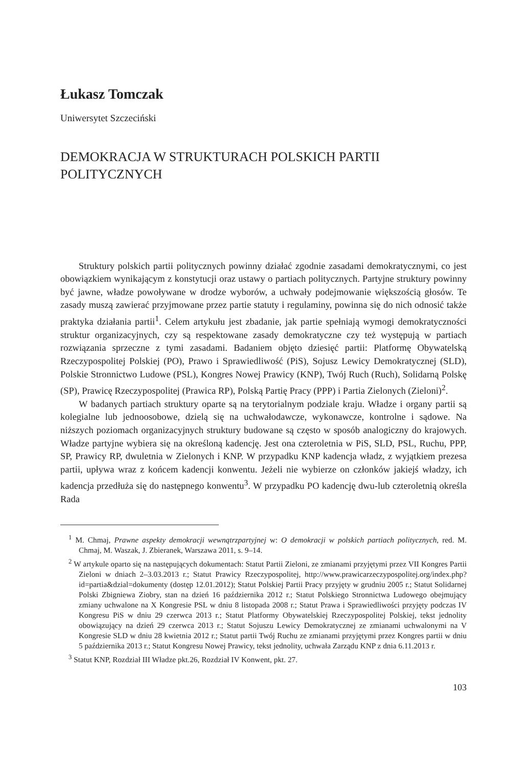Łukasz Tomczak
Uniwersytet Szczeciński
DEMOKRACJA W STRUKTURACH POLSKICH PARTII POLITYCZNYCH
Struktury polskich partii politycznych powinny działać zgodnie zasadami demokratycznymi, co jest obowiązkiem wynikającym z konstytucji oraz ustawy o partiach politycznych. Partyjne struktury powinny być jawne, władze powoływane w drodze wyborów, a uchwały podejmowanie większością głosów. Te zasady muszą zawierać przyjmowane przez partie statuty i regulaminy, powinna się do nich odnosić także praktyka działania partii<sup>1</sup>. Celem artykułu jest zbadanie, jak partie spełniają wymogi demokratyczności struktur organizacyjnych, czy są respektowane zasady demokratyczne czy też występują w partiach rozwiązania sprzeczne z tymi zasadami. Badaniem objęto dziesięć partii: Platformę Obywatelską Rzeczypospolitej Polskiej (PO), Prawo i Sprawiedliwość (PiS), Sojusz Lewicy Demokratycznej (SLD), Polskie Stronnictwo Ludowe (PSL), Kongres Nowej Prawicy (KNP), Twój Ruch (Ruch), Solidarną Polskę (SP), Prawicę Rzeczypospolitej (Prawica RP), Polską Partię Pracy (PPP) i Partia Zielonych (Zieloni)<sup>2</sup>.
W badanych partiach struktury oparte są na terytorialnym podziale kraju. Władze i organy partii są kolegialne lub jednoosobowe, dzielą się na uchwałodawcze, wykonawcze, kontrolne i sądowe. Na niższych poziomach organizacyjnych struktury budowane są często w sposób analogiczny do krajowych. Władze partyjne wybiera się na określoną kadencję. Jest ona czteroletnia w PiS, SLD, PSL, Ruchu, PPP, SP, Prawicy RP, dwuletnia w Zielonych i KNP. W przypadku KNP kadencja władz, z wyjątkiem prezesa partii, upływa wraz z końcem kadencji konwentu. Jeżeli nie wybierze on członków jakiejś władzy, ich kadencja przedłuża się do następnego konwentu<sup>3</sup>. W przypadku PO kadencję dwu-lub czteroletnią określa Rada
<sup>1</sup> M. Chmaj, Prawne aspekty demokracji wewnątrzpartyjnej w: O demokracji w polskich partiach politycznych, red. M. Chmaj, M. Waszak, J. Zbieranek, Warszawa 2011, s. 9–14.
<sup>2</sup> W artykule oparto się na następujących dokumentach: Statut Partii Zieloni, ze zmianami przyjętymi przez VII Kongres Partii Zieloni w dniach 2–3.03.2013 r.; Statut Prawicy Rzeczypospolitej, http://www.prawicarzeczypospolitej.org/index.php?id=partia&dzial=dokumenty (dostęp 12.01.2012); Statut Polskiej Partii Pracy przyjęty w grudniu 2005 r.; Statut Solidarnej Polski Zbigniewa Ziobry, stan na dzień 16 października 2012 r.; Statut Polskiego Stronnictwa Ludowego obejmujący zmiany uchwalone na X Kongresie PSL w dniu 8 listopada 2008 r.; Statut Prawa i Sprawiedliwości przyjęty podczas IV Kongresu PiS w dniu 29 czerwca 2013 r.; Statut Platformy Obywatelskiej Rzeczypospolitej Polskiej, tekst jednolity obowiązujący na dzień 29 czerwca 2013 r.; Statut Sojuszu Lewicy Demokratycznej ze zmianami uchwalonymi na V Kongresie SLD w dniu 28 kwietnia 2012 r.; Statut partii Twój Ruchu ze zmianami przyjętymi przez Kongres partii w dniu 5 października 2013 r.; Statut Kongresu Nowej Prawicy, tekst jednolity, uchwała Zarządu KNP z dnia 6.11.2013 r.
<sup>3</sup> Statut KNP, Rozdział III Władze pkt.26, Rozdział IV Konwent, pkt. 27.
103